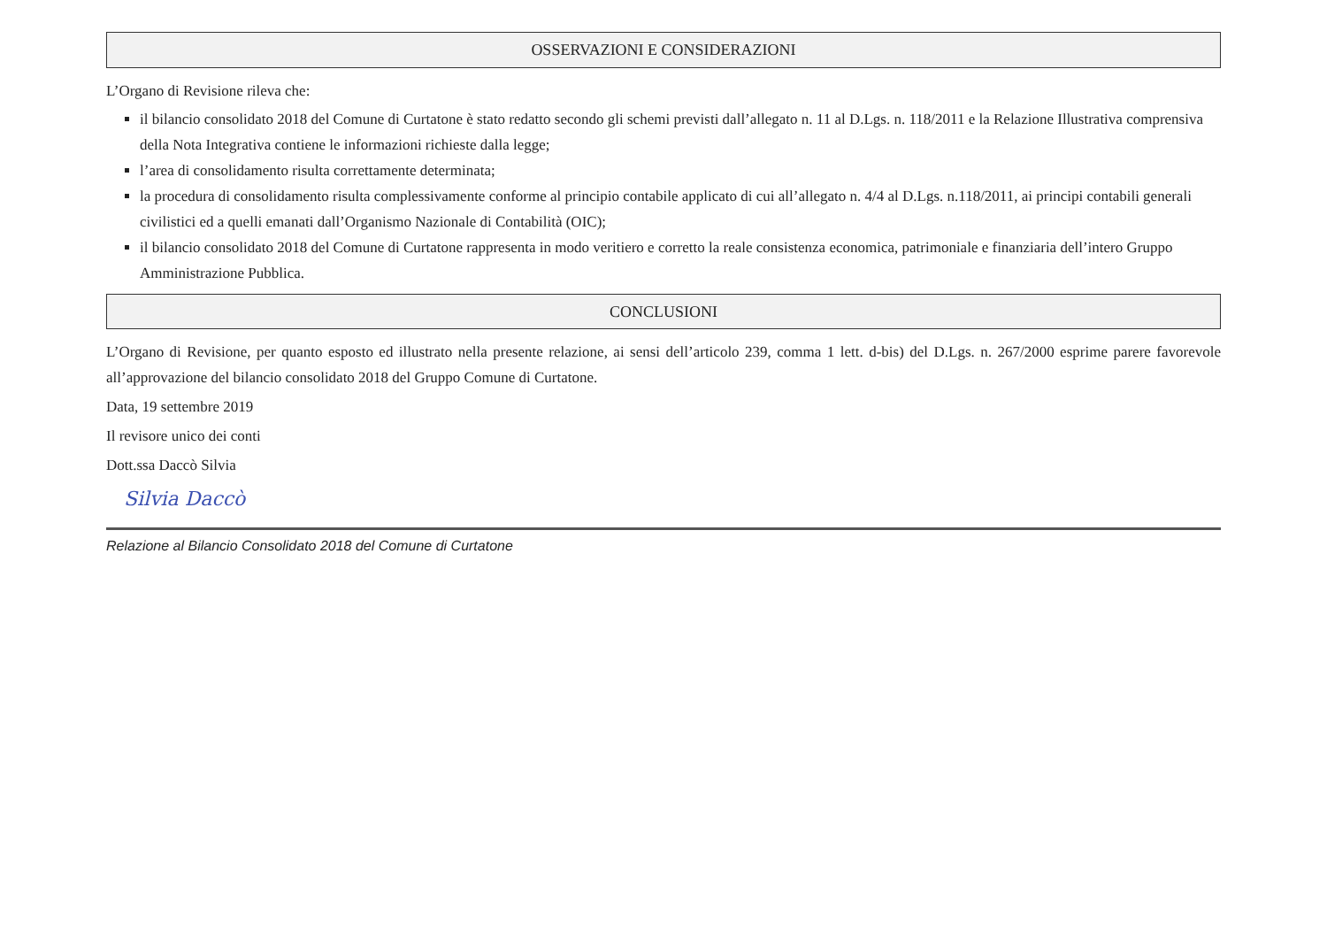OSSERVAZIONI E CONSIDERAZIONI
L’Organo di Revisione rileva che:
il bilancio consolidato 2018 del Comune di Curtatone è stato redatto secondo gli schemi previsti dall’allegato n. 11 al D.Lgs. n. 118/2011 e la Relazione Illustrativa comprensiva della Nota Integrativa contiene le informazioni richieste dalla legge;
l’area di consolidamento risulta correttamente determinata;
la procedura di consolidamento risulta complessivamente conforme al principio contabile applicato di cui all’allegato n. 4/4 al D.Lgs. n.118/2011, ai principi contabili generali civilistici ed a quelli emanati dall’Organismo Nazionale di Contabilità (OIC);
il bilancio consolidato 2018 del Comune di Curtatone rappresenta in modo veritiero e corretto la reale consistenza economica, patrimoniale e finanziaria dell’intero Gruppo Amministrazione Pubblica.
CONCLUSIONI
L’Organo di Revisione, per quanto esposto ed illustrato nella presente relazione, ai sensi dell’articolo 239, comma 1 lett. d-bis) del D.Lgs. n. 267/2000 esprime parere favorevole all’approvazione del bilancio consolidato 2018 del Gruppo Comune di Curtatone.
Data, 19 settembre 2019
Il revisore unico dei conti
Dott.ssa Daccò Silvia
Silvia Daccò
Relazione al Bilancio Consolidato 2018 del Comune di Curtatone